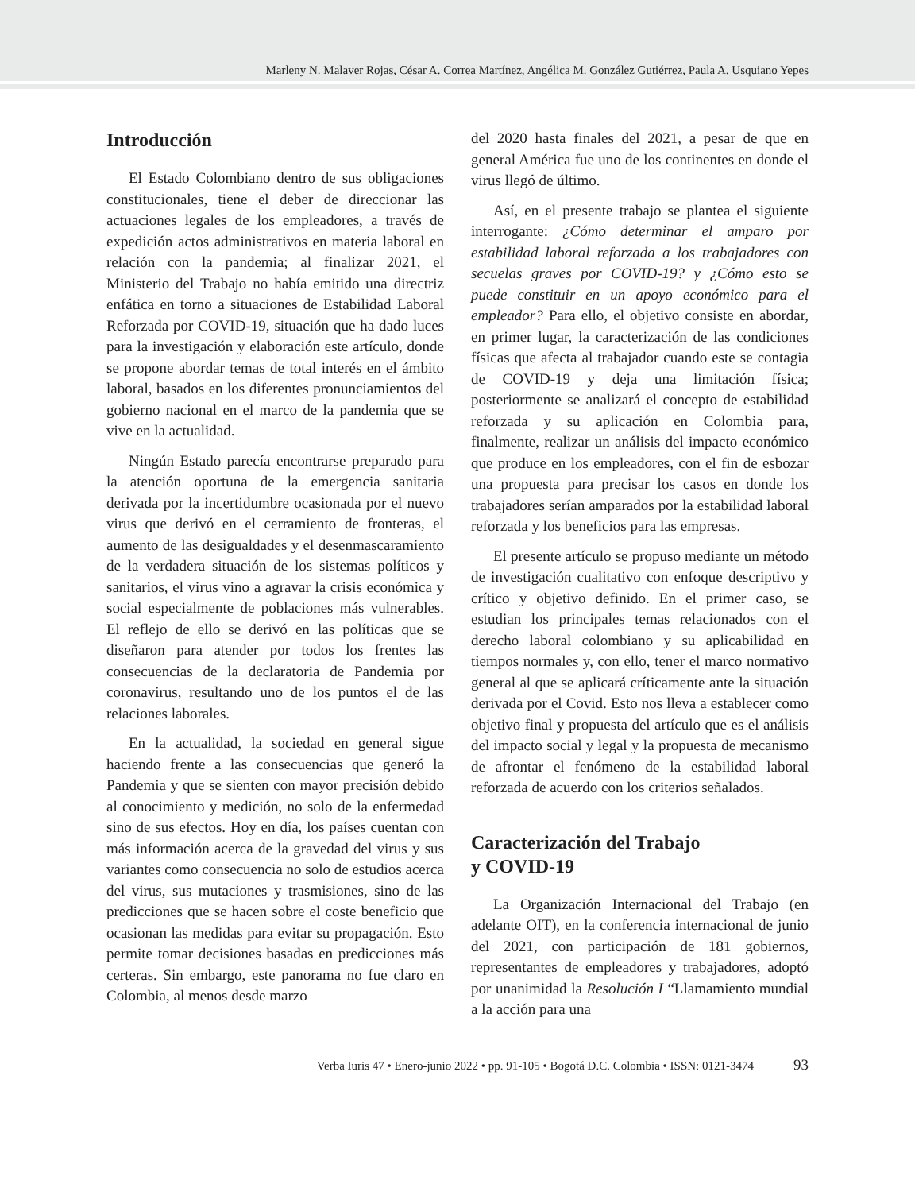Marleny N. Malaver Rojas, César A. Correa Martínez, Angélica M. González Gutiérrez, Paula A. Usquiano Yepes
Introducción
El Estado Colombiano dentro de sus obligaciones constitucionales, tiene el deber de direccionar las actuaciones legales de los empleadores, a través de expedición actos administrativos en materia laboral en relación con la pandemia; al finalizar 2021, el Ministerio del Trabajo no había emitido una directriz enfática en torno a situaciones de Estabilidad Laboral Reforzada por COVID-19, situación que ha dado luces para la investigación y elaboración este artículo, donde se propone abordar temas de total interés en el ámbito laboral, basados en los diferentes pronunciamientos del gobierno nacional en el marco de la pandemia que se vive en la actualidad.
Ningún Estado parecía encontrarse preparado para la atención oportuna de la emergencia sanitaria derivada por la incertidumbre ocasionada por el nuevo virus que derivó en el cerramiento de fronteras, el aumento de las desigualdades y el desenmascaramiento de la verdadera situación de los sistemas políticos y sanitarios, el virus vino a agravar la crisis económica y social especialmente de poblaciones más vulnerables. El reflejo de ello se derivó en las políticas que se diseñaron para atender por todos los frentes las consecuencias de la declaratoria de Pandemia por coronavirus, resultando uno de los puntos el de las relaciones laborales.
En la actualidad, la sociedad en general sigue haciendo frente a las consecuencias que generó la Pandemia y que se sienten con mayor precisión debido al conocimiento y medición, no solo de la enfermedad sino de sus efectos. Hoy en día, los países cuentan con más información acerca de la gravedad del virus y sus variantes como consecuencia no solo de estudios acerca del virus, sus mutaciones y trasmisiones, sino de las predicciones que se hacen sobre el coste beneficio que ocasionan las medidas para evitar su propagación. Esto permite tomar decisiones basadas en predicciones más certeras. Sin embargo, este panorama no fue claro en Colombia, al menos desde marzo
del 2020 hasta finales del 2021, a pesar de que en general América fue uno de los continentes en donde el virus llegó de último.
Así, en el presente trabajo se plantea el siguiente interrogante: ¿Cómo determinar el amparo por estabilidad laboral reforzada a los trabajadores con secuelas graves por COVID-19? y ¿Cómo esto se puede constituir en un apoyo económico para el empleador? Para ello, el objetivo consiste en abordar, en primer lugar, la caracterización de las condiciones físicas que afecta al trabajador cuando este se contagia de COVID-19 y deja una limitación física; posteriormente se analizará el concepto de estabilidad reforzada y su aplicación en Colombia para, finalmente, realizar un análisis del impacto económico que produce en los empleadores, con el fin de esbozar una propuesta para precisar los casos en donde los trabajadores serían amparados por la estabilidad laboral reforzada y los beneficios para las empresas.
El presente artículo se propuso mediante un método de investigación cualitativo con enfoque descriptivo y crítico y objetivo definido. En el primer caso, se estudian los principales temas relacionados con el derecho laboral colombiano y su aplicabilidad en tiempos normales y, con ello, tener el marco normativo general al que se aplicará críticamente ante la situación derivada por el Covid. Esto nos lleva a establecer como objetivo final y propuesta del artículo que es el análisis del impacto social y legal y la propuesta de mecanismo de afrontar el fenómeno de la estabilidad laboral reforzada de acuerdo con los criterios señalados.
Caracterización del Trabajo
y COVID-19
La Organización Internacional del Trabajo (en adelante OIT), en la conferencia internacional de junio del 2021, con participación de 181 gobiernos, representantes de empleadores y trabajadores, adoptó por unanimidad la Resolución I “Llamamiento mundial a la acción para una
Verba Iuris 47 • Enero-junio 2022 • pp. 91-105 • Bogotá D.C. Colombia • ISSN: 0121-3474 93